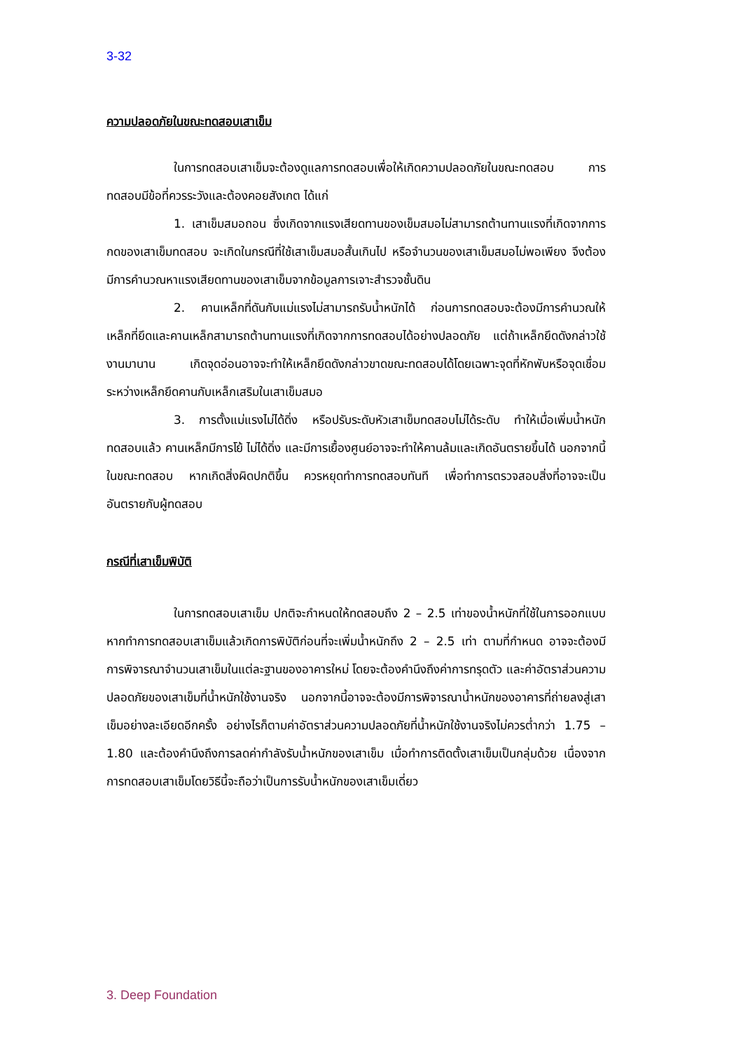3-32
ความปลอดภัยในขณะทดสอบเสาเข็ม
ในการทดสอบเสาเข็มจะต้องดูแลการทดสอบเพื่อให้เกิดความปลอดภัยในขณะทดสอบ การทดสอบมีข้อที่ควรระวังและต้องคอยสังเกต ได้แก่
1. เสาเข็มสมอถอน ซึ่งเกิดจากแรงเสียดทานของเข็มสมอไม่สามารถต้านทานแรงที่เกิดจากการกดของเสาเข็มทดสอบ จะเกิดในกรณีที่ใช้เสาเข็มสมอสั้นเกินไป หรือจำนวนของเสาเข็มสมอไม่พอเพียง จึงต้องมีการคำนวณหาแรงเสียดทานของเสาเข็มจากข้อมูลการเจาะสำรวจชั้นดิน
2. คานเหล็กที่ดันกับแม่แรงไม่สามารถรับน้ำหนักได้ ก่อนการทดสอบจะต้องมีการคำนวณให้เหล็กที่ยึดและคานเหล็กสามารถต้านทานแรงที่เกิดจากการทดสอบได้อย่างปลอดภัย แต่ถ้าเหล็กยึดดังกล่าวใช้งานมานาน เกิดจุดอ่อนอาจจะทำให้เหล็กยึดดังกล่าวขาดขณะทดสอบได้โดยเฉพาะจุดที่หักพับหรือจุดเชื่อมระหว่างเหล็กยึดคานกับเหล็กเสริมในเสาเข็มสมอ
3. การตั้งแม่แรงไม่ได้ดิ่ง หรือปรับระดับหัวเสาเข็มทดสอบไม่ได้ระดับ ทำให้เมื่อเพิ่มน้ำหนักทดสอบแล้ว คานเหล็กมีการโย้ ไม่ได้ดิ่ง และมีการเยื้องศูนย์อาจจะทำให้คานล้มและเกิดอันตรายขึ้นได้ นอกจากนี้ในขณะทดสอบ หากเกิดสิ่งผิดปกติขึ้น ควรหยุดทำการทดสอบทันที เพื่อทำการตรวจสอบสิ่งที่อาจจะเป็นอันตรายกับผู้ทดสอบ
กรณีที่เสาเข็มพิบัติ
ในการทดสอบเสาเข็ม ปกติจะกำหนดให้ทดสอบถึง 2 – 2.5 เท่าของน้ำหนักที่ใช้ในการออกแบบ หากทำการทดสอบเสาเข็มแล้วเกิดการพิบัติก่อนที่จะเพิ่มน้ำหนักถึง 2 – 2.5 เท่า ตามที่กำหนด อาจจะต้องมีการพิจารณาจำนวนเสาเข็มในแต่ละฐานของอาคารใหม่ โดยจะต้องคำนึงถึงค่าการทรุดตัว และค่าอัตราส่วนความปลอดภัยของเสาเข็มที่น้ำหนักใช้งานจริง นอกจากนี้อาจจะต้องมีการพิจารณาน้ำหนักของอาคารที่ถ่ายลงสู่เสาเข็มอย่างละเอียดอีกครั้ง อย่างไรก็ตามค่าอัตราส่วนความปลอดภัยที่น้ำหนักใช้งานจริงไม่ควรต่ำกว่า 1.75 – 1.80 และต้องคำนึงถึงการลดค่ากำลังรับน้ำหนักของเสาเข็ม เมื่อทำการติดตั้งเสาเข็มเป็นกลุ่มด้วย เนื่องจากการทดสอบเสาเข็มโดยวิธีนี้จะถือว่าเป็นการรับน้ำหนักของเสาเข็มเดี่ยว
3. Deep Foundation